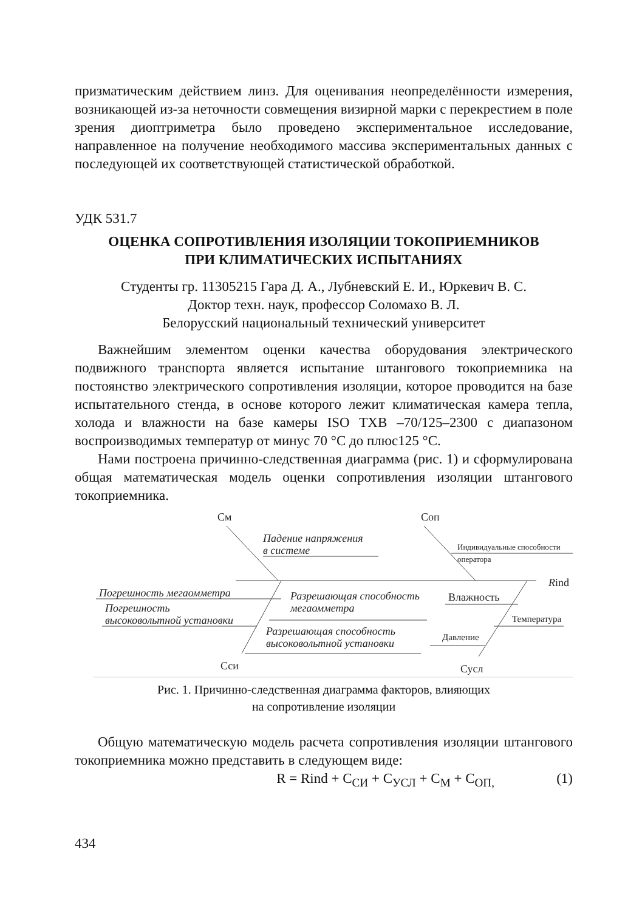призматическим действием линз. Для оценивания неопределённости изме­рения, возникающей из-за неточности совмещения визирной марки с пере­крестием в поле зрения диоптриметра было проведено экспериментальное исследование, направленное на получение необходимого массива экспери­ментальных данных с последующей их соответствующей статистической обработкой.
УДК 531.7
ОЦЕНКА СОПРОТИВЛЕНИЯ ИЗОЛЯЦИИ ТОКОПРИЕМНИКОВ
ПРИ КЛИМАТИЧЕСКИХ ИСПЫТАНИЯХ
Студенты гр. 11305215 Гара Д. А., Лубневский Е. И., Юркевич В. С.
Доктор техн. наук, профессор Соломахо В. Л.
Белорусский национальный технический университет
Важнейшим элементом оценки качества оборудования электрического подвижного транспорта является испытание штангового токоприемника на постоянство электрического сопротивления изоляции, которое проводится на базе испытательного стенда, в основе которого лежит климатическая камера тепла, холода и влажности на базе камеры ISO TXB –70/125–2300 с диапазоном воспроизводимых температур от минус 70 °C до плюс125 °C.
Нами построена причинно-следственная диаграмма (рис. 1) и сформулирована общая математическая модель оценки сопротивления изоляции штангового токоприемника.
См Соп
Падение напряжения
в системе Индивидуальные способности оператора
Rind
Погрешность мегаомметра
Погрешность
высоковольтной установки
Разрешающая способность
мегаомметра
Влажность
Температура
Разрешающая способность
высоковольтной установки
Давление
Сси Сусл
Рис. 1. Причинно-следственная диаграмма факторов, влияющих
на сопротивление изоляции
Общую математическую модель расчета сопротивления изоляции штан­гового токоприемника можно представить в следующем виде:
R = Rind + C<sub>СИ</sub> + C<sub>УСЛ</sub> + C<sub>М</sub> + C<sub>ОП,</sub> (1)
434